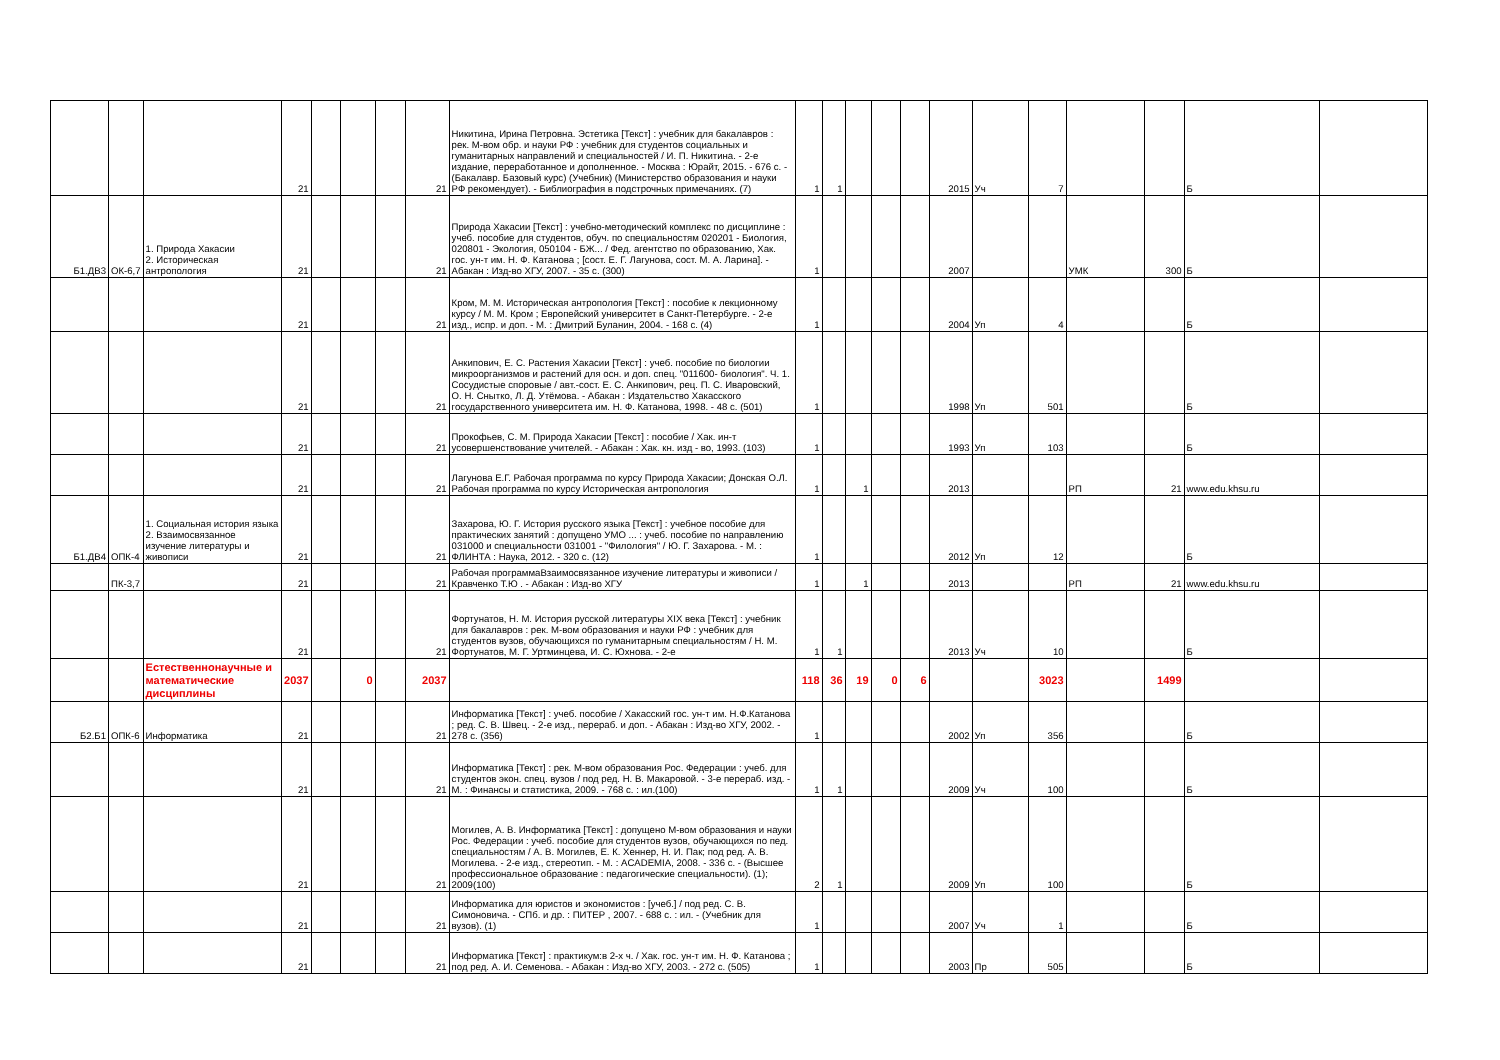| | | | 21 | | | | 21 | Никитина, Ирина Петровна. Эстетика [Текст] : учебник для бакалавров : рек. М-вом обр. и науки РФ : учебник для студентов социальных и гуманитарных направлений и специальностей / И. П. Никитина. - 2-е издание, переработанное и дополненное. - Москва : Юрайт, 2015. - 676 с. - (Бакалавр. Базовый курс) (Учебник) (Министерство образования и науки РФ рекомендует). - Библиография в подстрочных примечаниях. (7) | 1 | 1 | | | | 2015 | Уч | 7 | | | Б | |
| Б1.ДВ3 | ОК-6,7 | 1. Природа Хакасии 2. Историческая антропология | 21 | | | | 21 | Природа Хакасии [Текст] : учебно-методический комплекс по дисциплине : учеб. пособие для студентов, обуч. по специальностям 020201 - Биология, 020801 - Экология, 050104 - БЖ... / Фед. агентство по образованию, Хак. гос. ун-т им. Н. Ф. Катанова ; [сост. Е. Г. Лагунова, сост. М. А. Ларина]. - Абакан : Изд-во ХГУ, 2007. - 35 с. (300) | 1 | | | | | 2007 | | | УМК | 300 | Б | |
| | | | 21 | | | | 21 | Кром, М. М. Историческая антропология [Текст] : пособие к лекционному курсу / М. М. Кром ; Европейский университет в Санкт-Петербурге. - 2-е изд., испр. и доп. - М. : Дмитрий Буланин, 2004. - 168 с. (4) | 1 | | | | | 2004 | Уп | 4 | | | Б | |
| | | | 21 | | | | 21 | Анкипович, Е. С. Растения Хакасии [Текст] : учеб. пособие по биологии микроорганизмов и растений для осн. и доп. спец. "011600- биология". Ч. 1. Сосудистые споровые / авт.-сост. Е. С. Анкипович, рец. П. С. Иваровский, О. Н. Снытко, Л. Д. Утёмова. - Абакан : Издательство Хакасского государственного университета им. Н. Ф. Катанова, 1998. - 48 с. (501) | 1 | | | | | 1998 | Уп | 501 | | | Б | |
| | | | 21 | | | | 21 | Прокофьев, С. М. Природа Хакасии [Текст] : пособие / Хак. ин-т усовершенствование учителей. - Абакан : Хак. кн. изд - во, 1993. (103) | 1 | | | | | 1993 | Уп | 103 | | | Б | |
| | | | 21 | | | | 21 | Лагунова Е.Г. Рабочая программа по курсу Природа Хакасии; Донская О.Л. Рабочая программа по курсу Историческая антропология | 1 | | 1 | | | 2013 | | | РП | 21 | www.edu.khsu.ru | |
| Б1.ДВ4 | ОПК-4 | 1. Социальная история языка 2. Взаимосвязанное изучение литературы и живописи | 21 | | | | 21 | Захарова, Ю. Г. История русского языка [Текст] : учебное пособие для практических занятий : допущено УМО ... : учеб. пособие по направлению 031000 и специальности 031001 - "Филология" / Ю. Г. Захарова. - М. : ФЛИНТА : Наука, 2012. - 320 с. (12) | 1 | | | | | 2012 | Уп | 12 | | | Б | |
| | ПК-3,7 | | 21 | | | | 21 | Рабочая программаВзаимосвязанное изучение литературы и живописи / Кравченко Т.Ю . - Абакан : Изд-во ХГУ | 1 | | 1 | | | 2013 | | | РП | 21 | www.edu.khsu.ru | |
| | | | 21 | | | | 21 | Фортунатов, Н. М. История русской литературы XIX века [Текст] : учебник для бакалавров : рек. М-вом образования и науки РФ : учебник для студентов вузов, обучающихся по гуманитарным специальностям / Н. М. Фортунатов, М. Г. Уртминцева, И. С. Юхнова. - 2-е | 1 | 1 | | | | 2013 | Уч | 10 | | | Б | |
| | | Естественнонаучные и математические дисциплины | 2037 | | 0 | | 2037 | | 118 | 36 | 19 | 0 | 6 | | | 3023 | | 1499 | | |
| Б2.Б1 | ОПК-6 | Информатика | 21 | | | | 21 | Информатика [Текст] : учеб. пособие / Хакасский гос. ун-т им. Н.Ф.Катанова ; ред. С. В. Швец. - 2-е изд., перераб. и доп. - Абакан : Изд-во ХГУ, 2002. - 278 с. (356) | 1 | | | | | 2002 | Уп | 356 | | | Б | |
| | | | 21 | | | | 21 | Информатика [Текст] : рек. М-вом образования Рос. Федерации : учеб. для студентов экон. спец. вузов / под ред. Н. В. Макаровой. - 3-е перераб. изд. - М. : Финансы и статистика, 2009. - 768 с. : ил.(100) | 1 | 1 | | | | 2009 | Уч | 100 | | | Б | |
| | | | 21 | | | | 21 | Могилев, А. В. Информатика [Текст] : допущено М-вом образования и науки Рос. Федерации : учеб. пособие для студентов вузов, обучающихся по пед. специальностям / А. В. Могилев, Е. К. Хеннер, Н. И. Пак; под ред. А. В. Могилева. - 2-е изд., стереотип. - М. : ACADEMIA, 2008. - 336 с. - (Высшее профессиональное образование : педагогические специальности). (1); 2009(100) | 2 | 1 | | | | 2009 | Уп | 100 | | | Б | |
| | | | 21 | | | | 21 | Информатика для юристов и экономистов : [учеб.] / под ред. С. В. Симоновича. - СПб. и др. : ПИТЕР , 2007. - 688 с. : ил. - (Учебник для вузов). (1) | 1 | | | | | 2007 | Уч | 1 | | | Б | |
| | | | 21 | | | | 21 | Информатика [Текст] : практикум:в 2-х ч. / Хак. гос. ун-т им. Н. Ф. Катанова ; под ред. А. И. Семенова. - Абакан : Изд-во ХГУ, 2003. - 272 с. (505) | 1 | | | | | 2003 | Пр | 505 | | | Б | |